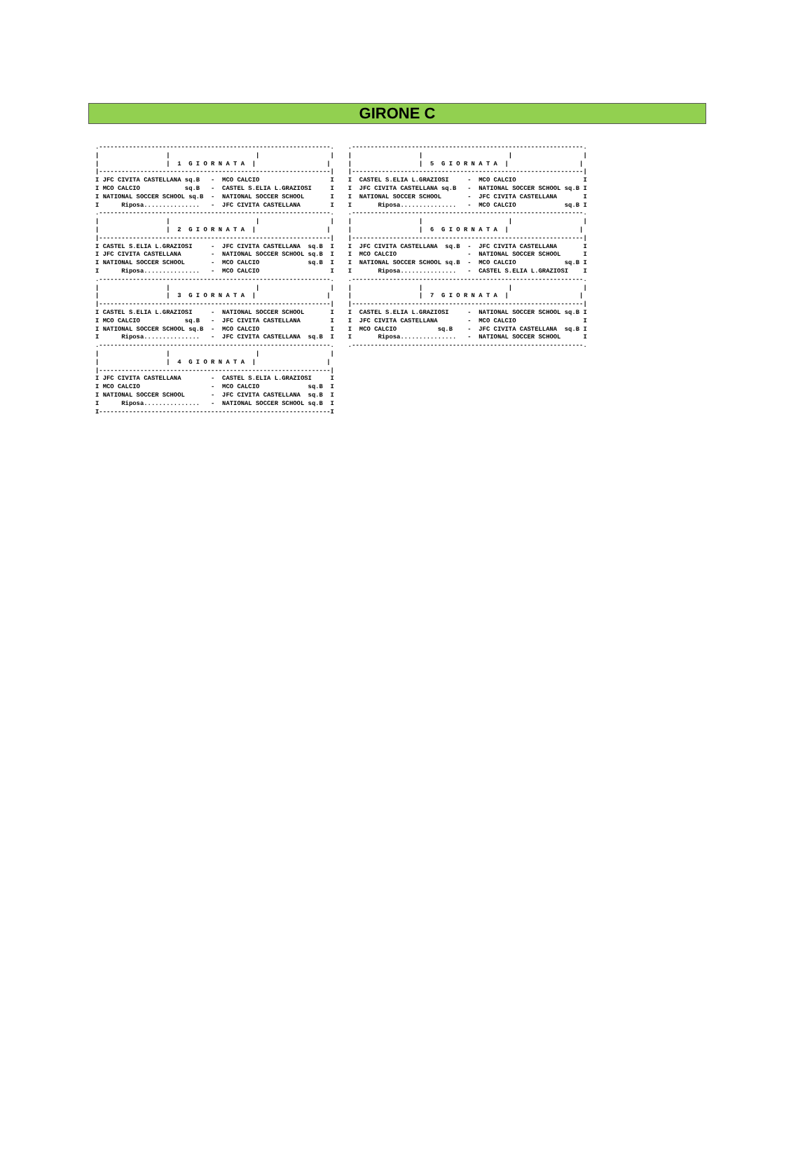GIRONE C
.--------------------------------------------------------------.
|                  |                       |                   |
|                  |  1  G I O R N A T A  |                   |
|--------------------------------------------------------------|
I JFC CIVITA CASTELLANA sq.B   -  MCO CALCIO                   I
I MCO CALCIO            sq.B   -  CASTEL S.ELIA L.GRAZIOSI     I
I NATIONAL SOCCER SCHOOL sq.B  -  NATIONAL SOCCER SCHOOL       I
I      Riposa...............   -  JFC CIVITA CASTELLANA        I
.--------------------------------------------------------------.
|                  |                       |                   |
|                  |  2  G I O R N A T A  |                   |
|--------------------------------------------------------------|
I CASTEL S.ELIA L.GRAZIOSI     -  JFC CIVITA CASTELLANA  sq.B  I
I JFC CIVITA CASTELLANA        -  NATIONAL SOCCER SCHOOL sq.B  I
I NATIONAL SOCCER SCHOOL       -  MCO CALCIO             sq.B  I
I      Riposa...............   -  MCO CALCIO                   I
.--------------------------------------------------------------.
|                  |                       |                   |
|                  |  3  G I O R N A T A  |                   |
|--------------------------------------------------------------|
I CASTEL S.ELIA L.GRAZIOSI     -  NATIONAL SOCCER SCHOOL       I
I MCO CALCIO            sq.B   -  JFC CIVITA CASTELLANA        I
I NATIONAL SOCCER SCHOOL sq.B  -  MCO CALCIO                   I
I      Riposa...............   -  JFC CIVITA CASTELLANA  sq.B  I
.--------------------------------------------------------------.
|                  |                       |                   |
|                  |  4  G I O R N A T A  |                   |
|--------------------------------------------------------------|
I JFC CIVITA CASTELLANA        -  CASTEL S.ELIA L.GRAZIOSI     I
I MCO CALCIO                   -  MCO CALCIO             sq.B  I
I NATIONAL SOCCER SCHOOL       -  JFC CIVITA CASTELLANA  sq.B  I
I      Riposa...............   -  NATIONAL SOCCER SCHOOL sq.B  I
I--------------------------------------------------------------I
.--------------------------------------------------------------.
|                  |                       |                   |
|                  |  5  G I O R N A T A  |                   |
|--------------------------------------------------------------|
I  CASTEL S.ELIA L.GRAZIOSI     -  MCO CALCIO                  I
I  JFC CIVITA CASTELLANA sq.B   -  NATIONAL SOCCER SCHOOL sq.B I
I  NATIONAL SOCCER SCHOOL       -  JFC CIVITA CASTELLANA       I
I       Riposa...............   -  MCO CALCIO             sq.B I
.--------------------------------------------------------------.
|                  |                       |                   |
|                  |  6  G I O R N A T A  |                   |
|--------------------------------------------------------------|
I  JFC CIVITA CASTELLANA  sq.B  -  JFC CIVITA CASTELLANA       I
I  MCO CALCIO                   -  NATIONAL SOCCER SCHOOL      I
I  NATIONAL SOCCER SCHOOL sq.B  -  MCO CALCIO             sq.B I
I       Riposa...............   -  CASTEL S.ELIA L.GRAZIOSI    I
.--------------------------------------------------------------.
|                  |                       |                   |
|                  |  7  G I O R N A T A  |                   |
|--------------------------------------------------------------|
I  CASTEL S.ELIA L.GRAZIOSI     -  NATIONAL SOCCER SCHOOL sq.B I
I  JFC CIVITA CASTELLANA        -  MCO CALCIO                  I
I  MCO CALCIO           sq.B    -  JFC CIVITA CASTELLANA  sq.B I
I       Riposa...............   -  NATIONAL SOCCER SCHOOL      I
.--------------------------------------------------------------.